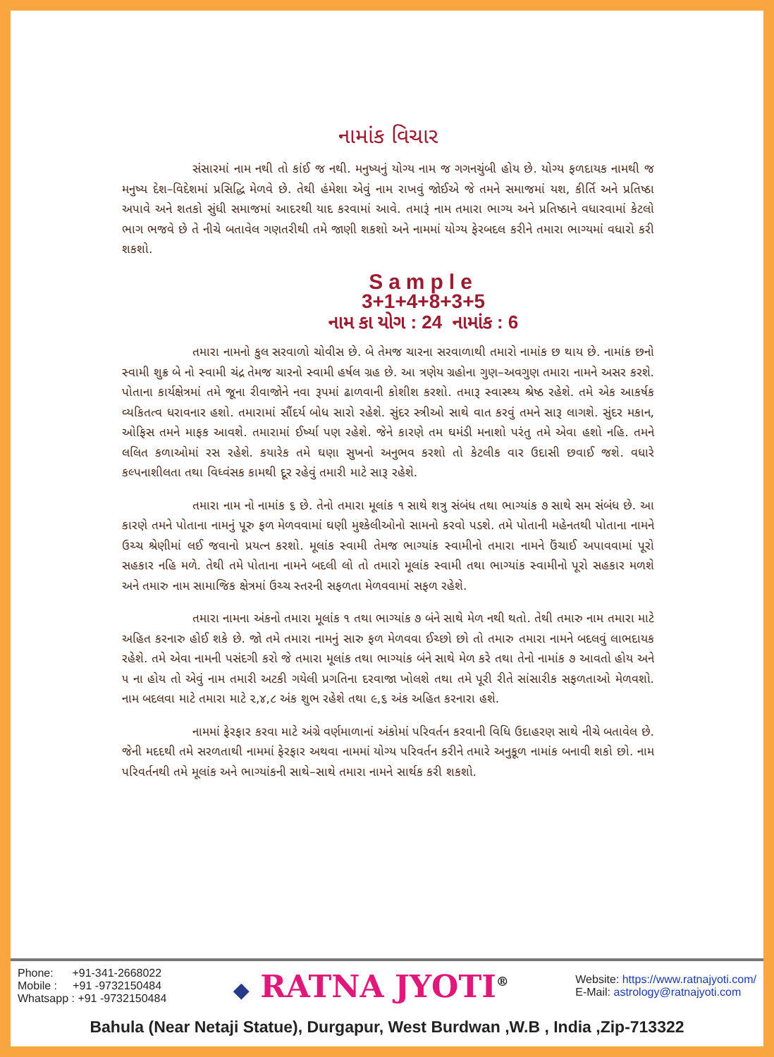નામાંક વિચાર
સંસારમાં નામ નથી તો કાંઈ જ નથી. મનુષ્યનું યોગ્ય નામ જ ગગનચુંબી હોય છે. યોગ્ય ફળદાયક નામથી જ મનુષ્ય દેશ–વિદેશમાં પ્રસિદ્ધિ મેળવે છે. તેથી હંમેશા એવું નામ રાખવું જોઈએ જે તમને સમાજમાં યશ, કીર્તિ અને પ્રતિષ્ઠા અપાવે અને શતકો સુંધી સમાજમાં આદરથી યાદ કરવામાં આવે. તમારૂં નામ તમારા ભાગ્ય અને પ્રતિષ્ઠાને વધારવામાં કેટલો ભાગ ભજવે છે તે નીચે બતાવેલ ગણતરીથી તમે જાણી શકશો અને નામમાં યોગ્ય ફેરબદલ કરીને તમારા ભાગ્યમાં વધારો કરી શકશો.
Sample
3+1+4+8+3+5
નામ કા યોગ : 24 નામાંક : 6
તમારા નામનો કુલ સરવાળો ચોવીસ છે. બે તેમજ ચારના સરવાળાથી તમારો નામાંક છ થાય છે. નામાંક છનો સ્વામી શુક્ર બે નો સ્વામી ચંદ્ર તેમજ ચારનો સ્વામી હર્ષલ ગ્રહ છે. આ ત્રણેય ગ્રહોના ગુણ–અવગુણ તમારા નામને અસર કરશે. પોતાના કાર્યક્ષેત્રમાં તમે જૂના રીવાજોને નવા રૂપમાં ઢાળવાની કોશીશ કરશો. તમારૂ સ્વાસ્થ્ય શ્રેષ્ઠ રહેશે. તમે એક આકર્ષક વ્યકિતત્વ ધરાવનાર હશો. તમારામાં સૌંદર્ય બોધ સારો રહેશે. સુંદર સ્ત્રીઓ સાથે વાત કરવું તમને સારૂ લાગશે. સુંદર મકાન, ઓફિસ તમને માફક આવશે. તમારામાં ઈર્ષ્યા પણ રહેશે. જેને કારણે તમ ઘમંડી મનાશો પરંતુ તમે એવા હશો નહિ. તમને લલિત કળાઓમાં રસ રહેશે. કયારેક તમે ઘણા સુખનો અનુભવ કરશો તો કેટલીક વાર ઉદાસી છવાઈ જશે. વધારે કલ્પનાશીલતા તથા વિધ્વંસક કામથી દૂર રહેવું તમારી માટે સારૂ રહેશે.
તમારા નામ નો નામાંક ૬ છે. તેનો તમારા મૂલાંક ૧ સાથે શત્રુ સંબંધ તથા ભાગ્યાંક ૭ સાથે સમ સંબંધ છે. આ કારણે તમને પોતાના નામનું પૂરુ ફળ મેળવવામાં ઘણી મુશ્કેલીઓનો સામનો કરવો પડશે. તમે પોતાની મહેનતથી પોતાના નામને ઉચ્ચ શ્રેણીમાં લઈ જવાનો પ્રયત્ન કરશો. મૂલાંક સ્વામી તેમજ ભાગ્યાંક સ્વામીનો તમારા નામને ઉંચાઈ અપાવવામાં પૂરો સહકાર નહિ મળે. તેથી તમે પોતાના નામને બદલી લો તો તમારો મૂલાંક સ્વામી તથા ભાગ્યાંક સ્વામીનો પૂરો સહકાર મળશે અને તમારુ નામ સામાજિક ક્ષેત્રમાં ઉચ્ચ સ્તરની સફળતા મેળવવામાં સફળ રહેશે.
તમારા નામના અંકનો તમારા મૂલાંક ૧ તથા ભાગ્યાંક ૭ બંને સાથે મેળ નથી થતો. તેથી તમારુ નામ તમારા માટે અહિત કરનારુ હોઈ શકે છે. જો તમે તમારા નામનું સારુ ફળ મેળવવા ઈચ્છો છો તો તમારુ તમારા નામને બદલવું લાભદાયક રહેશે. તમે એવા નામની પસંદગી કરો જે તમારા મૂલાંક તથા ભાગ્યાંક બંને સાથે મેળ કરે તથા તેનો નામાંક ૭ આવતો હોય અને ૫ ના હોય તો એવું નામ તમારી અટકી ગયેલી પ્રગતિના દરવાજા ખોલશે તથા તમે પૂરી રીતે સાંસારીક સફળતાઓ મેળવશો. નામ બદલવા માટે તમારા માટે ૨,૪,૮ અંક શુભ રહેશે તથા ૯,૬ અંક અહિત કરનારા હશે.
નામમાં ફેરફાર કરવા માટે અંગ્રે વર્ણમાળાનાં અંકોમાં પરિવર્તન કરવાની વિધિ ઉદાહરણ સાથે નીચે બતાવેલ છે. જેની મદદથી તમે સરળતાથી નામમાં ફેરફાર અથવા નામમાં યોગ્ય પરિવર્તન કરીને તમારે અનુકૂળ નામાંક બનાવી શકો છો. નામ પરિવર્તનથી તમે મૂલાંક અને ભાગ્યાંકની સાથે–સાથે તમારા નામને સાર્થક કરી શકશો.
Phone: +91-341-2668022
Mobile : +91 -9732150484
Whatsapp : +91 -9732150484
◆ RATNA JYOTI<sup>®</sup>
Website: https://www.ratnajyoti.com/
E-Mail: astrology@ratnajyoti.com
Bahula (Near Netaji Statue), Durgapur, West Burdwan ,W.B , India ,Zip-713322